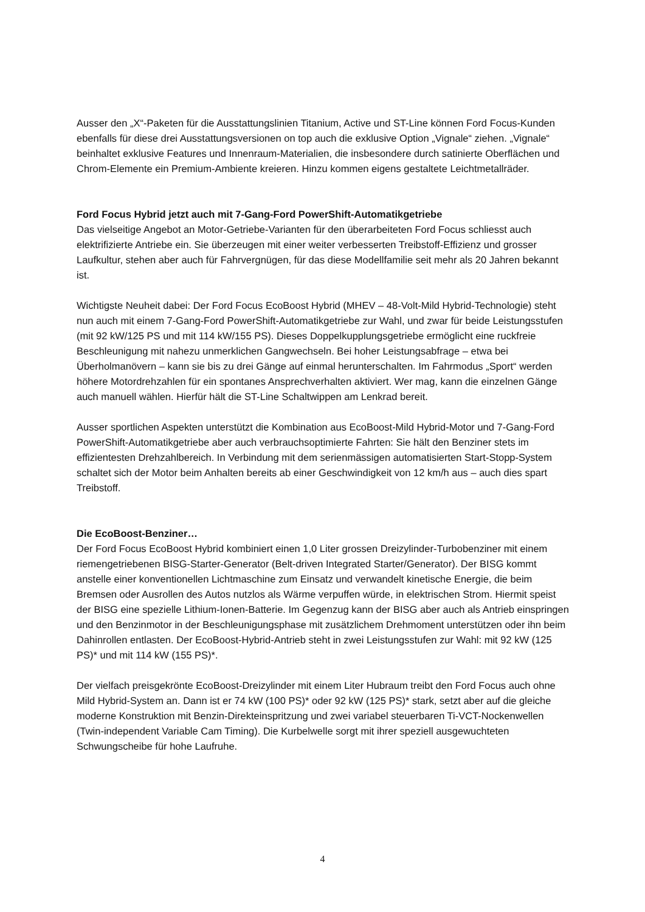Ausser den „X“-Paketen für die Ausstattungslinien Titanium, Active und ST-Line können Ford Focus-Kunden ebenfalls für diese drei Ausstattungsversionen on top auch die exklusive Option „Vignale“ ziehen. „Vignale“ beinhaltet exklusive Features und Innenraum-Materialien, die insbesondere durch satinierte Oberflächen und Chrom-Elemente ein Premium-Ambiente kreieren. Hinzu kommen eigens gestaltete Leichtmetallräder.
Ford Focus Hybrid jetzt auch mit 7-Gang-Ford PowerShift-Automatikgetriebe
Das vielseitige Angebot an Motor-Getriebe-Varianten für den überarbeiteten Ford Focus schliesst auch elektrifizierte Antriebe ein. Sie überzeugen mit einer weiter verbesserten Treibstoff-Effizienz und grosser Laufkultur, stehen aber auch für Fahrvergnügen, für das diese Modellfamilie seit mehr als 20 Jahren bekannt ist.
Wichtigste Neuheit dabei: Der Ford Focus EcoBoost Hybrid (MHEV – 48-Volt-Mild Hybrid-Technologie) steht nun auch mit einem 7-Gang-Ford PowerShift-Automatikgetriebe zur Wahl, und zwar für beide Leistungsstufen (mit 92 kW/125 PS und mit 114 kW/155 PS). Dieses Doppelkupplungsgetriebe ermöglicht eine ruckfreie Beschleunigung mit nahezu unmerklichen Gangwechseln. Bei hoher Leistungsabfrage – etwa bei Überholmanövern – kann sie bis zu drei Gänge auf einmal herunterschalten. Im Fahrmodus „Sport“ werden höhere Motordrehzahlen für ein spontanes Ansprechverhalten aktiviert. Wer mag, kann die einzelnen Gänge auch manuell wählen. Hierfür hält die ST-Line Schaltwippen am Lenkrad bereit.
Ausser sportlichen Aspekten unterstützt die Kombination aus EcoBoost-Mild Hybrid-Motor und 7-Gang-Ford PowerShift-Automatikgetriebe aber auch verbrauchsoptimierte Fahrten: Sie hält den Benziner stets im effizientesten Drehzahlbereich. In Verbindung mit dem serienmässigen automatisierten Start-Stopp-System schaltet sich der Motor beim Anhalten bereits ab einer Geschwindigkeit von 12 km/h aus – auch dies spart Treibstoff.
Die EcoBoost-Benziner…
Der Ford Focus EcoBoost Hybrid kombiniert einen 1,0 Liter grossen Dreizylinder-Turbobenziner mit einem riemengetriebenen BISG-Starter-Generator (Belt-driven Integrated Starter/Generator). Der BISG kommt anstelle einer konventionellen Lichtmaschine zum Einsatz und verwandelt kinetische Energie, die beim Bremsen oder Ausrollen des Autos nutzlos als Wärme verpuffen würde, in elektrischen Strom. Hiermit speist der BISG eine spezielle Lithium-Ionen-Batterie. Im Gegenzug kann der BISG aber auch als Antrieb einspringen und den Benzinmotor in der Beschleunigungsphase mit zusätzlichem Drehmoment unterstützen oder ihn beim Dahinrollen entlasten. Der EcoBoost-Hybrid-Antrieb steht in zwei Leistungsstufen zur Wahl: mit 92 kW (125 PS)* und mit 114 kW (155 PS)*.
Der vielfach preisgekrönte EcoBoost-Dreizylinder mit einem Liter Hubraum treibt den Ford Focus auch ohne Mild Hybrid-System an. Dann ist er 74 kW (100 PS)* oder 92 kW (125 PS)* stark, setzt aber auf die gleiche moderne Konstruktion mit Benzin-Direkteinspritzung und zwei variabel steuerbaren Ti-VCT-Nockenwellen (Twin-independent Variable Cam Timing). Die Kurbelwelle sorgt mit ihrer speziell ausgewuchteten Schwungscheibe für hohe Laufruhe.
4